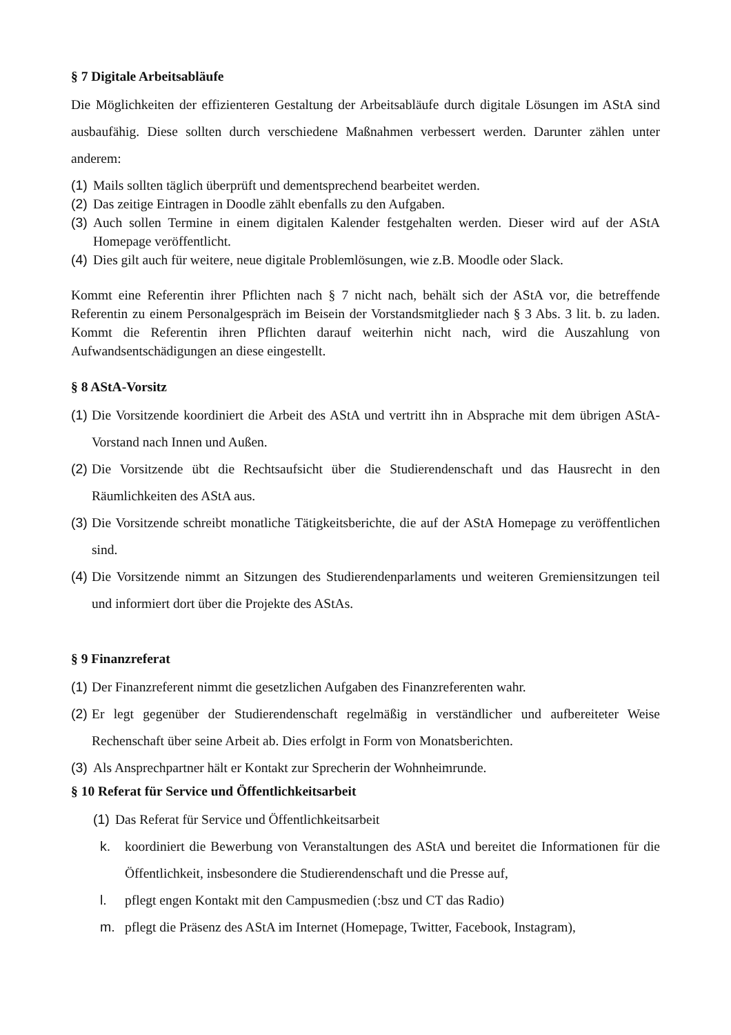§ 7 Digitale Arbeitsabläufe
Die Möglichkeiten der effizienteren Gestaltung der Arbeitsabläufe durch digitale Lösungen im AStA sind ausbaufähig. Diese sollten durch verschiedene Maßnahmen verbessert werden. Darunter zählen unter anderem:
(1) Mails sollten täglich überprüft und dementsprechend bearbeitet werden.
(2) Das zeitige Eintragen in Doodle zählt ebenfalls zu den Aufgaben.
(3) Auch sollen Termine in einem digitalen Kalender festgehalten werden. Dieser wird auf der AStA Homepage veröffentlicht.
(4) Dies gilt auch für weitere, neue digitale Problemlösungen, wie z.B. Moodle oder Slack.
Kommt eine Referentin ihrer Pflichten nach § 7 nicht nach, behält sich der AStA vor, die betreffende Referentin zu einem Personalgespräch im Beisein der Vorstandsmitglieder nach § 3 Abs. 3 lit. b. zu laden. Kommt die Referentin ihren Pflichten darauf weiterhin nicht nach, wird die Auszahlung von Aufwandsentschädigungen an diese eingestellt.
§ 8 AStA-Vorsitz
(1) Die Vorsitzende koordiniert die Arbeit des AStA und vertritt ihn in Absprache mit dem übrigen AStA-Vorstand nach Innen und Außen.
(2) Die Vorsitzende übt die Rechtsaufsicht über die Studierendenschaft und das Hausrecht in den Räumlichkeiten des AStA aus.
(3) Die Vorsitzende schreibt monatliche Tätigkeitsberichte, die auf der AStA Homepage zu veröffentlichen sind.
(4) Die Vorsitzende nimmt an Sitzungen des Studierendenparlaments und weiteren Gremiensitzungen teil und informiert dort über die Projekte des AStAs.
§ 9 Finanzreferat
(1) Der Finanzreferent nimmt die gesetzlichen Aufgaben des Finanzreferenten wahr.
(2) Er legt gegenüber der Studierendenschaft regelmäßig in verständlicher und aufbereiteter Weise Rechenschaft über seine Arbeit ab. Dies erfolgt in Form von Monatsberichten.
(3) Als Ansprechpartner hält er Kontakt zur Sprecherin der Wohnheimrunde.
§ 10 Referat für Service und Öffentlichkeitsarbeit
(1) Das Referat für Service und Öffentlichkeitsarbeit
k. koordiniert die Bewerbung von Veranstaltungen des AStA und bereitet die Informationen für die Öffentlichkeit, insbesondere die Studierendenschaft und die Presse auf,
l. pflegt engen Kontakt mit den Campusmedien (:bsz und CT das Radio)
m. pflegt die Präsenz des AStA im Internet (Homepage, Twitter, Facebook, Instagram),